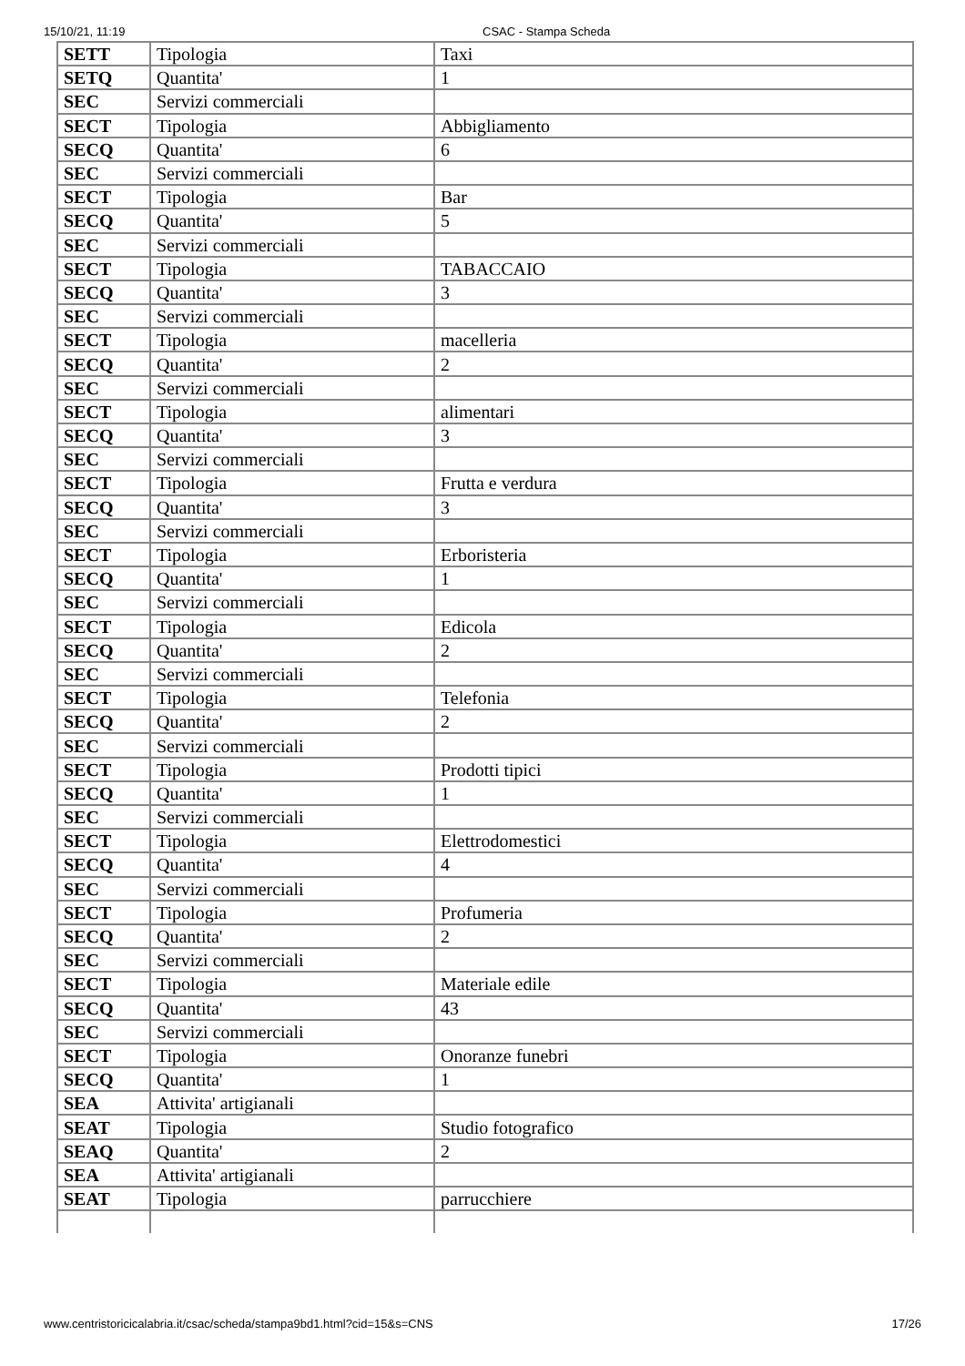15/10/21, 11:19 CSAC - Stampa Scheda
| SETT | Tipologia | Taxi |
| SETQ | Quantita' | 1 |
| SEC | Servizi commerciali | |
| SECT | Tipologia | Abbigliamento |
| SECQ | Quantita' | 6 |
| SEC | Servizi commerciali | |
| SECT | Tipologia | Bar |
| SECQ | Quantita' | 5 |
| SEC | Servizi commerciali | |
| SECT | Tipologia | TABACCAIO |
| SECQ | Quantita' | 3 |
| SEC | Servizi commerciali | |
| SECT | Tipologia | macelleria |
| SECQ | Quantita' | 2 |
| SEC | Servizi commerciali | |
| SECT | Tipologia | alimentari |
| SECQ | Quantita' | 3 |
| SEC | Servizi commerciali | |
| SECT | Tipologia | Frutta e verdura |
| SECQ | Quantita' | 3 |
| SEC | Servizi commerciali | |
| SECT | Tipologia | Erboristeria |
| SECQ | Quantita' | 1 |
| SEC | Servizi commerciali | |
| SECT | Tipologia | Edicola |
| SECQ | Quantita' | 2 |
| SEC | Servizi commerciali | |
| SECT | Tipologia | Telefonia |
| SECQ | Quantita' | 2 |
| SEC | Servizi commerciali | |
| SECT | Tipologia | Prodotti tipici |
| SECQ | Quantita' | 1 |
| SEC | Servizi commerciali | |
| SECT | Tipologia | Elettrodomestici |
| SECQ | Quantita' | 4 |
| SEC | Servizi commerciali | |
| SECT | Tipologia | Profumeria |
| SECQ | Quantita' | 2 |
| SEC | Servizi commerciali | |
| SECT | Tipologia | Materiale edile |
| SECQ | Quantita' | 43 |
| SEC | Servizi commerciali | |
| SECT | Tipologia | Onoranze funebri |
| SECQ | Quantita' | 1 |
| SEA | Attivita' artigianali | |
| SEAT | Tipologia | Studio fotografico |
| SEAQ | Quantita' | 2 |
| SEA | Attivita' artigianali | |
| SEAT | Tipologia | parrucchiere |
www.centristoricicalabria.it/csac/scheda/stampa9bd1.html?cid=15&s=CNS 17/26